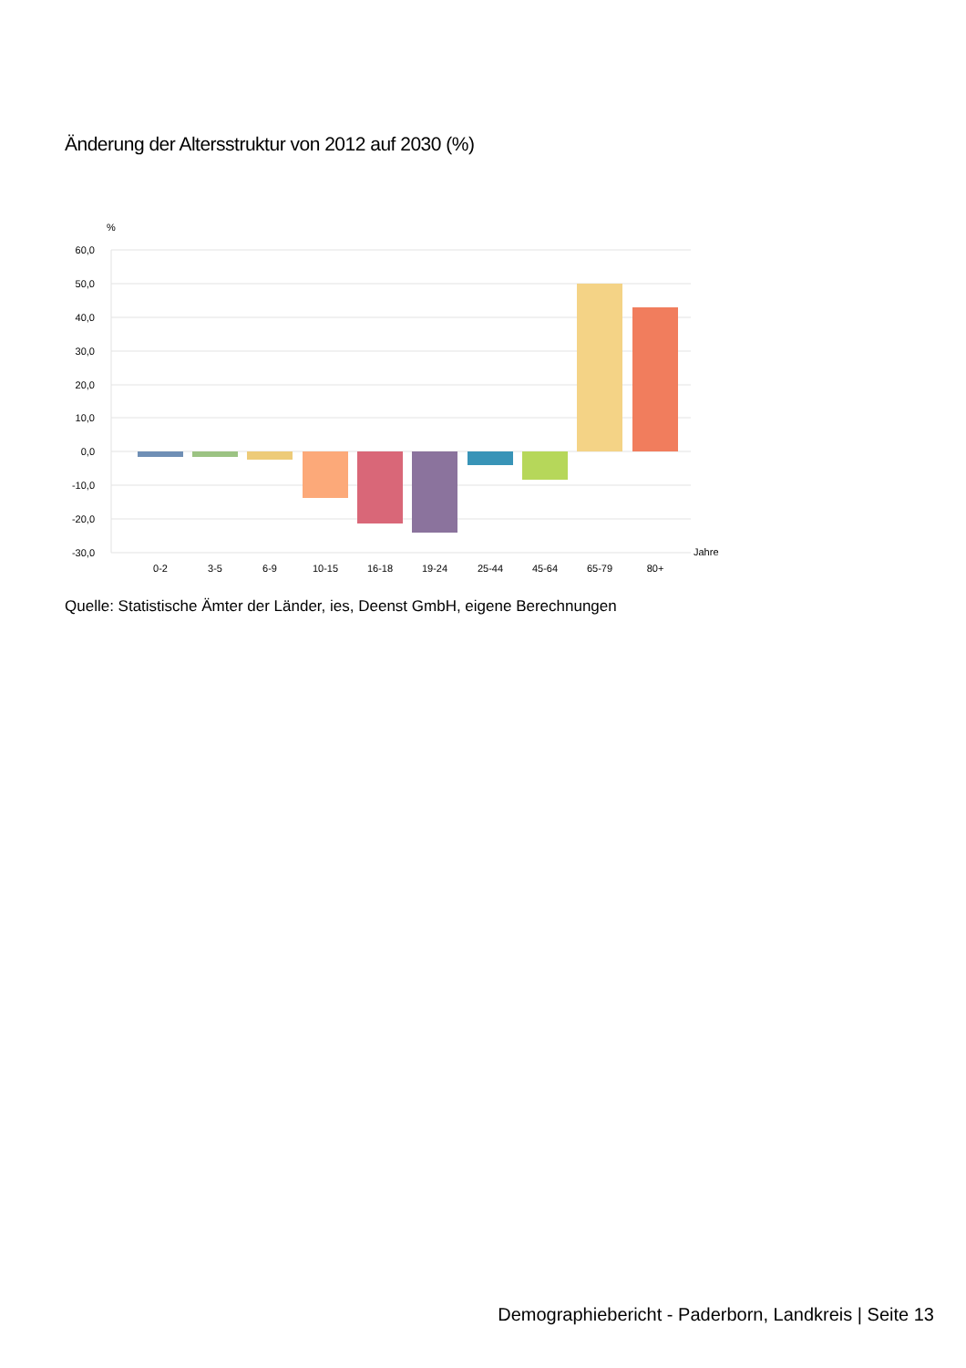Änderung der Altersstruktur von 2012 auf 2030 (%)
%
60,0
50,0
40,0
30,0
20,0
10,0
0,0
-10,0
-20,0
-30,0
Jahre
0-2
3-5
6-9
10-15
16-18
19-24
25-44
45-64
65-79
80+
Quelle: Statistische Ämter der Länder, ies, Deenst GmbH, eigene Berechnungen
Demographiebericht - Paderborn, Landkreis | Seite 13